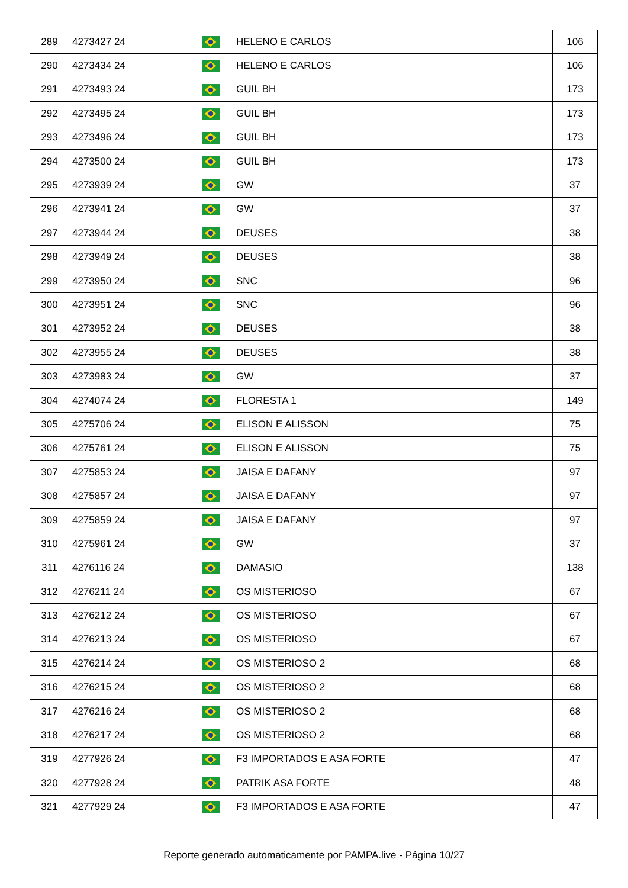| 289 | 4273427 24 | | HELENO E CARLOS | 106 |
| 290 | 4273434 24 | | HELENO E CARLOS | 106 |
| 291 | 4273493 24 | | GUIL BH | 173 |
| 292 | 4273495 24 | | GUIL BH | 173 |
| 293 | 4273496 24 | | GUIL BH | 173 |
| 294 | 4273500 24 | | GUIL BH | 173 |
| 295 | 4273939 24 | | GW | 37 |
| 296 | 4273941 24 | | GW | 37 |
| 297 | 4273944 24 | | DEUSES | 38 |
| 298 | 4273949 24 | | DEUSES | 38 |
| 299 | 4273950 24 | | SNC | 96 |
| 300 | 4273951 24 | | SNC | 96 |
| 301 | 4273952 24 | | DEUSES | 38 |
| 302 | 4273955 24 | | DEUSES | 38 |
| 303 | 4273983 24 | | GW | 37 |
| 304 | 4274074 24 | | FLORESTA 1 | 149 |
| 305 | 4275706 24 | | ELISON E ALISSON | 75 |
| 306 | 4275761 24 | | ELISON E ALISSON | 75 |
| 307 | 4275853 24 | | JAISA E DAFANY | 97 |
| 308 | 4275857 24 | | JAISA E DAFANY | 97 |
| 309 | 4275859 24 | | JAISA E DAFANY | 97 |
| 310 | 4275961 24 | | GW | 37 |
| 311 | 4276116 24 | | DAMASIO | 138 |
| 312 | 4276211 24 | | OS MISTERIOSO | 67 |
| 313 | 4276212 24 | | OS MISTERIOSO | 67 |
| 314 | 4276213 24 | | OS MISTERIOSO | 67 |
| 315 | 4276214 24 | | OS MISTERIOSO 2 | 68 |
| 316 | 4276215 24 | | OS MISTERIOSO 2 | 68 |
| 317 | 4276216 24 | | OS MISTERIOSO 2 | 68 |
| 318 | 4276217 24 | | OS MISTERIOSO 2 | 68 |
| 319 | 4277926 24 | | F3 IMPORTADOS E ASA FORTE | 47 |
| 320 | 4277928 24 | | PATRIK ASA FORTE | 48 |
| 321 | 4277929 24 | | F3 IMPORTADOS E ASA FORTE | 47 |
Reporte generado automaticamente por PAMPA.live - Página 10/27